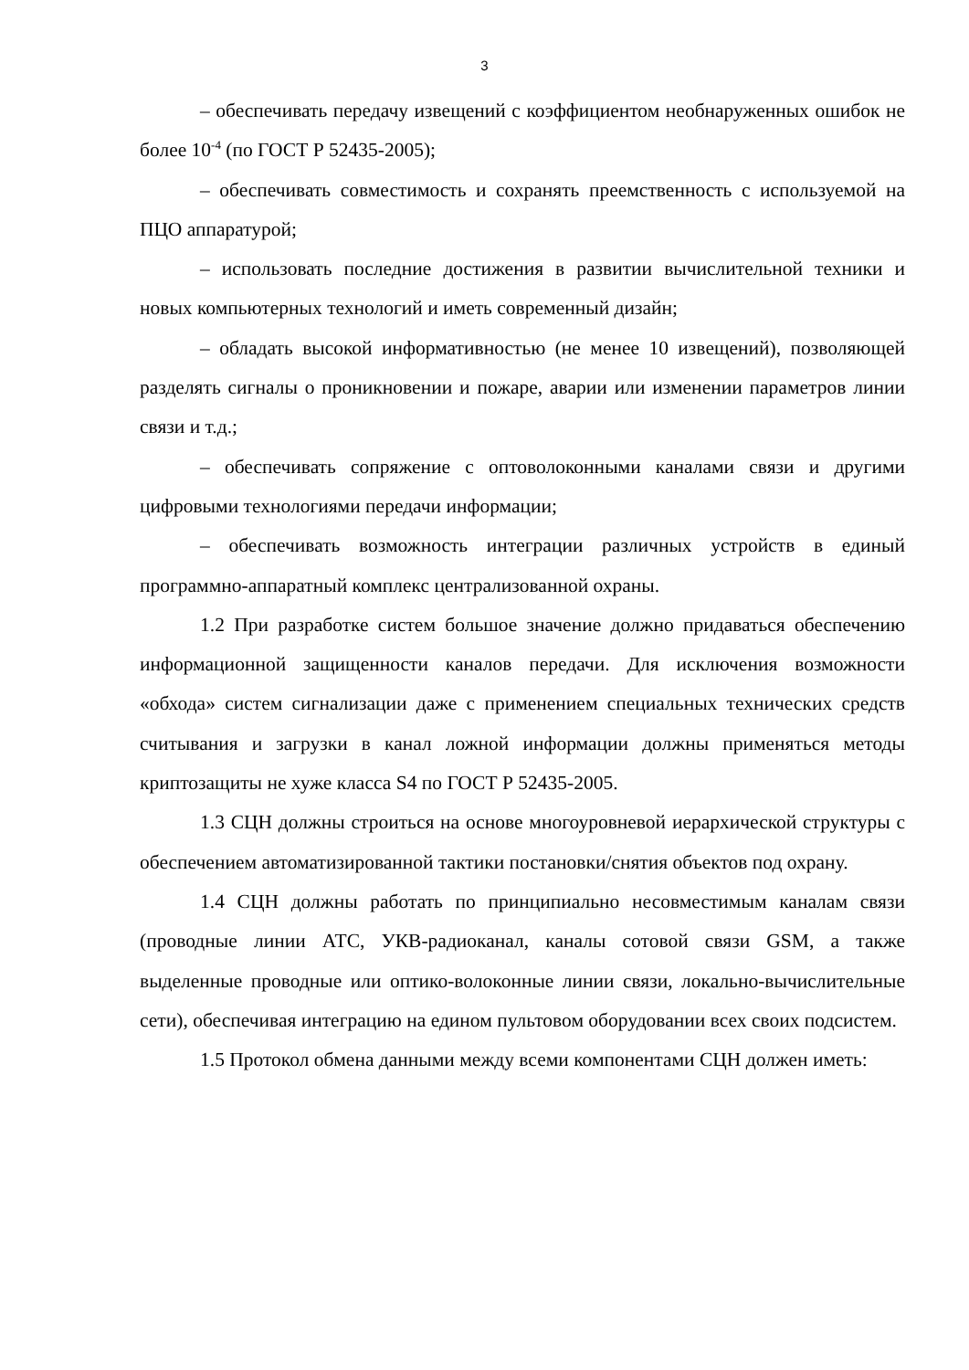3
– обеспечивать передачу извещений с коэффициентом необнаруженных ошибок не более 10<sup>-4</sup> (по ГОСТ Р 52435-2005);
– обеспечивать совместимость и сохранять преемственность с используемой на ПЦО аппаратурой;
– использовать последние достижения в развитии вычислительной техники и новых компьютерных технологий и иметь современный дизайн;
– обладать высокой информативностью (не менее 10 извещений), позволяющей разделять сигналы о проникновении и пожаре, аварии или изменении параметров линии связи и т.д.;
– обеспечивать сопряжение с оптоволоконными каналами связи и другими цифровыми технологиями передачи информации;
– обеспечивать возможность интеграции различных устройств в единый программно-аппаратный комплекс централизованной охраны.
1.2 При разработке систем большое значение должно придаваться обеспечению информационной защищенности каналов передачи. Для исключения возможности «обхода» систем сигнализации даже с применением специальных технических средств считывания и загрузки в канал ложной информации должны применяться методы криптозащиты не хуже класса S4 по ГОСТ Р 52435-2005.
1.3 СЦН должны строиться на основе многоуровневой иерархической структуры с обеспечением автоматизированной тактики постановки/снятия объектов под охрану.
1.4 СЦН должны работать по принципиально несовместимым каналам связи (проводные линии АТС, УКВ-радиоканал, каналы сотовой связи GSM, а также выделенные проводные или оптико-волоконные линии связи, локально-вычислительные сети), обеспечивая интеграцию на едином пультовом оборудовании всех своих подсистем.
1.5 Протокол обмена данными между всеми компонентами СЦН должен иметь: